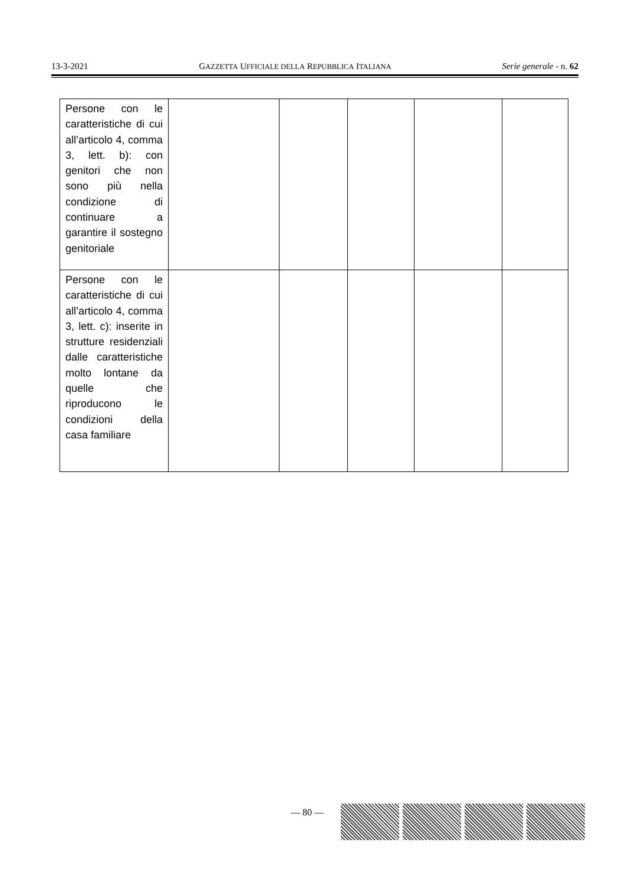13-3-2021 GAZZETTA UFFICIALE DELLA REPUBBLICA ITALIANA Serie generale - n. 62
| Persone con le caratteristiche di cui all’articolo 4, comma 3, lett. b): con genitori che non sono più nella condizione di continuare a garantire il sostegno genitoriale | | | | | |
| Persone con le caratteristiche di cui all’articolo 4, comma 3, lett. c): inserite in strutture residenziali dalle caratteristiche molto lontane da quelle che riproducono le condizioni della casa familiare | | | | | |
— 80 —